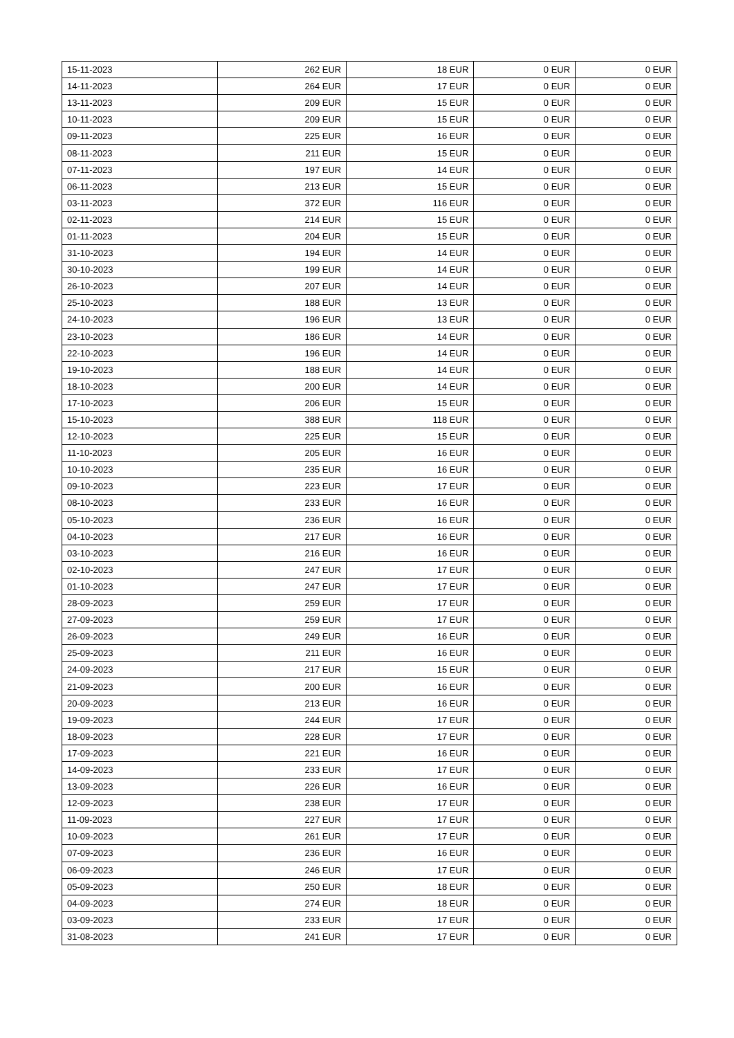| 15-11-2023 | 262 EUR | 18 EUR | 0 EUR | 0 EUR |
| 14-11-2023 | 264 EUR | 17 EUR | 0 EUR | 0 EUR |
| 13-11-2023 | 209 EUR | 15 EUR | 0 EUR | 0 EUR |
| 10-11-2023 | 209 EUR | 15 EUR | 0 EUR | 0 EUR |
| 09-11-2023 | 225 EUR | 16 EUR | 0 EUR | 0 EUR |
| 08-11-2023 | 211 EUR | 15 EUR | 0 EUR | 0 EUR |
| 07-11-2023 | 197 EUR | 14 EUR | 0 EUR | 0 EUR |
| 06-11-2023 | 213 EUR | 15 EUR | 0 EUR | 0 EUR |
| 03-11-2023 | 372 EUR | 116 EUR | 0 EUR | 0 EUR |
| 02-11-2023 | 214 EUR | 15 EUR | 0 EUR | 0 EUR |
| 01-11-2023 | 204 EUR | 15 EUR | 0 EUR | 0 EUR |
| 31-10-2023 | 194 EUR | 14 EUR | 0 EUR | 0 EUR |
| 30-10-2023 | 199 EUR | 14 EUR | 0 EUR | 0 EUR |
| 26-10-2023 | 207 EUR | 14 EUR | 0 EUR | 0 EUR |
| 25-10-2023 | 188 EUR | 13 EUR | 0 EUR | 0 EUR |
| 24-10-2023 | 196 EUR | 13 EUR | 0 EUR | 0 EUR |
| 23-10-2023 | 186 EUR | 14 EUR | 0 EUR | 0 EUR |
| 22-10-2023 | 196 EUR | 14 EUR | 0 EUR | 0 EUR |
| 19-10-2023 | 188 EUR | 14 EUR | 0 EUR | 0 EUR |
| 18-10-2023 | 200 EUR | 14 EUR | 0 EUR | 0 EUR |
| 17-10-2023 | 206 EUR | 15 EUR | 0 EUR | 0 EUR |
| 15-10-2023 | 388 EUR | 118 EUR | 0 EUR | 0 EUR |
| 12-10-2023 | 225 EUR | 15 EUR | 0 EUR | 0 EUR |
| 11-10-2023 | 205 EUR | 16 EUR | 0 EUR | 0 EUR |
| 10-10-2023 | 235 EUR | 16 EUR | 0 EUR | 0 EUR |
| 09-10-2023 | 223 EUR | 17 EUR | 0 EUR | 0 EUR |
| 08-10-2023 | 233 EUR | 16 EUR | 0 EUR | 0 EUR |
| 05-10-2023 | 236 EUR | 16 EUR | 0 EUR | 0 EUR |
| 04-10-2023 | 217 EUR | 16 EUR | 0 EUR | 0 EUR |
| 03-10-2023 | 216 EUR | 16 EUR | 0 EUR | 0 EUR |
| 02-10-2023 | 247 EUR | 17 EUR | 0 EUR | 0 EUR |
| 01-10-2023 | 247 EUR | 17 EUR | 0 EUR | 0 EUR |
| 28-09-2023 | 259 EUR | 17 EUR | 0 EUR | 0 EUR |
| 27-09-2023 | 259 EUR | 17 EUR | 0 EUR | 0 EUR |
| 26-09-2023 | 249 EUR | 16 EUR | 0 EUR | 0 EUR |
| 25-09-2023 | 211 EUR | 16 EUR | 0 EUR | 0 EUR |
| 24-09-2023 | 217 EUR | 15 EUR | 0 EUR | 0 EUR |
| 21-09-2023 | 200 EUR | 16 EUR | 0 EUR | 0 EUR |
| 20-09-2023 | 213 EUR | 16 EUR | 0 EUR | 0 EUR |
| 19-09-2023 | 244 EUR | 17 EUR | 0 EUR | 0 EUR |
| 18-09-2023 | 228 EUR | 17 EUR | 0 EUR | 0 EUR |
| 17-09-2023 | 221 EUR | 16 EUR | 0 EUR | 0 EUR |
| 14-09-2023 | 233 EUR | 17 EUR | 0 EUR | 0 EUR |
| 13-09-2023 | 226 EUR | 16 EUR | 0 EUR | 0 EUR |
| 12-09-2023 | 238 EUR | 17 EUR | 0 EUR | 0 EUR |
| 11-09-2023 | 227 EUR | 17 EUR | 0 EUR | 0 EUR |
| 10-09-2023 | 261 EUR | 17 EUR | 0 EUR | 0 EUR |
| 07-09-2023 | 236 EUR | 16 EUR | 0 EUR | 0 EUR |
| 06-09-2023 | 246 EUR | 17 EUR | 0 EUR | 0 EUR |
| 05-09-2023 | 250 EUR | 18 EUR | 0 EUR | 0 EUR |
| 04-09-2023 | 274 EUR | 18 EUR | 0 EUR | 0 EUR |
| 03-09-2023 | 233 EUR | 17 EUR | 0 EUR | 0 EUR |
| 31-08-2023 | 241 EUR | 17 EUR | 0 EUR | 0 EUR |